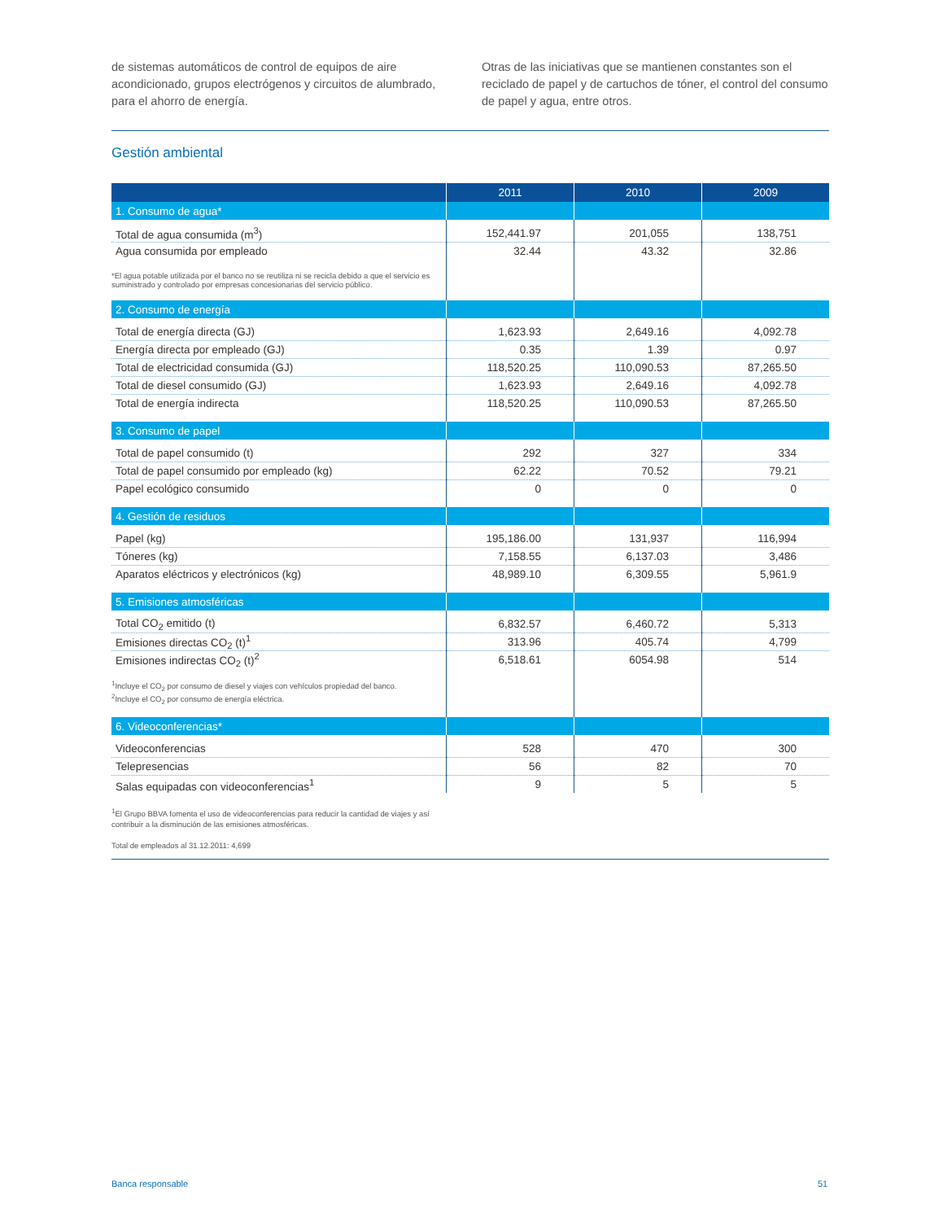de sistemas automáticos de control de equipos de aire acondicionado, grupos electrógenos y circuitos de alumbrado, para el ahorro de energía.
Otras de las iniciativas que se mantienen constantes son el reciclado de papel y de cartuchos de tóner, el control del consumo de papel y agua, entre otros.
Gestión ambiental
| | 2011 | 2010 | 2009 |
| --- | --- | --- | --- |
| 1. Consumo de agua* | | | |
| Total de agua consumida (m<sup>3</sup>) | 152,441.97 | 201,055 | 138,751 |
| Agua consumida por empleado | 32.44 | 43.32 | 32.86 |
| *El agua potable utilizada por el banco no se reutiliza ni se recicla debido a que el servicio es suministrado y controlado por empresas concesionarias del servicio público. | | | |
| 2. Consumo de energía | | | |
| Total de energía directa (GJ) | 1,623.93 | 2,649.16 | 4,092.78 |
| Energía directa por empleado (GJ) | 0.35 | 1.39 | 0.97 |
| Total de electricidad consumida (GJ) | 118,520.25 | 110,090.53 | 87,265.50 |
| Total de diesel consumido (GJ) | 1,623.93 | 2,649.16 | 4,092.78 |
| Total de energía indirecta | 118,520.25 | 110,090.53 | 87,265.50 |
| 3. Consumo de papel | | | |
| Total de papel consumido (t) | 292 | 327 | 334 |
| Total de papel consumido por empleado (kg) | 62.22 | 70.52 | 79.21 |
| Papel ecológico consumido | 0 | 0 | 0 |
| 4. Gestión de residuos | | | |
| Papel (kg) | 195,186.00 | 131,937 | 116,994 |
| Tóneres (kg) | 7,158.55 | 6,137.03 | 3,486 |
| Aparatos eléctricos y electrónicos (kg) | 48,989.10 | 6,309.55 | 5,961.9 |
| 5. Emisiones atmosféricas | | | |
| Total CO<sub>2</sub> emitido (t) | 6,832.57 | 6,460.72 | 5,313 |
| Emisiones directas CO<sub>2</sub> (t)<sup>1</sup> | 313.96 | 405.74 | 4,799 |
| Emisiones indirectas CO<sub>2</sub> (t)<sup>2</sup> | 6,518.61 | 6054.98 | 514 |
| <sup>1</sup> Incluye el CO<sub>2</sub> por consumo de diesel y viajes con vehículos propiedad del banco. <sup>2</sup> Incluye el CO<sub>2</sub> por consumo de energía eléctrica. | | | |
| 6. Videoconferencias* | | | |
| Videoconferencias | 528 | 470 | 300 |
| Telepresencias | 56 | 82 | 70 |
| Salas equipadas con videoconferencias<sup>1</sup> | 9 | 5 | 5 |
<sup>1</sup> El Grupo BBVA fomenta el uso de videoconferencias para reducir la cantidad de viajes y así
contribuir a la disminución de las emisiones atmosféricas.
Total de empleados al 31.12.2011: 4,699
Banca responsable 51